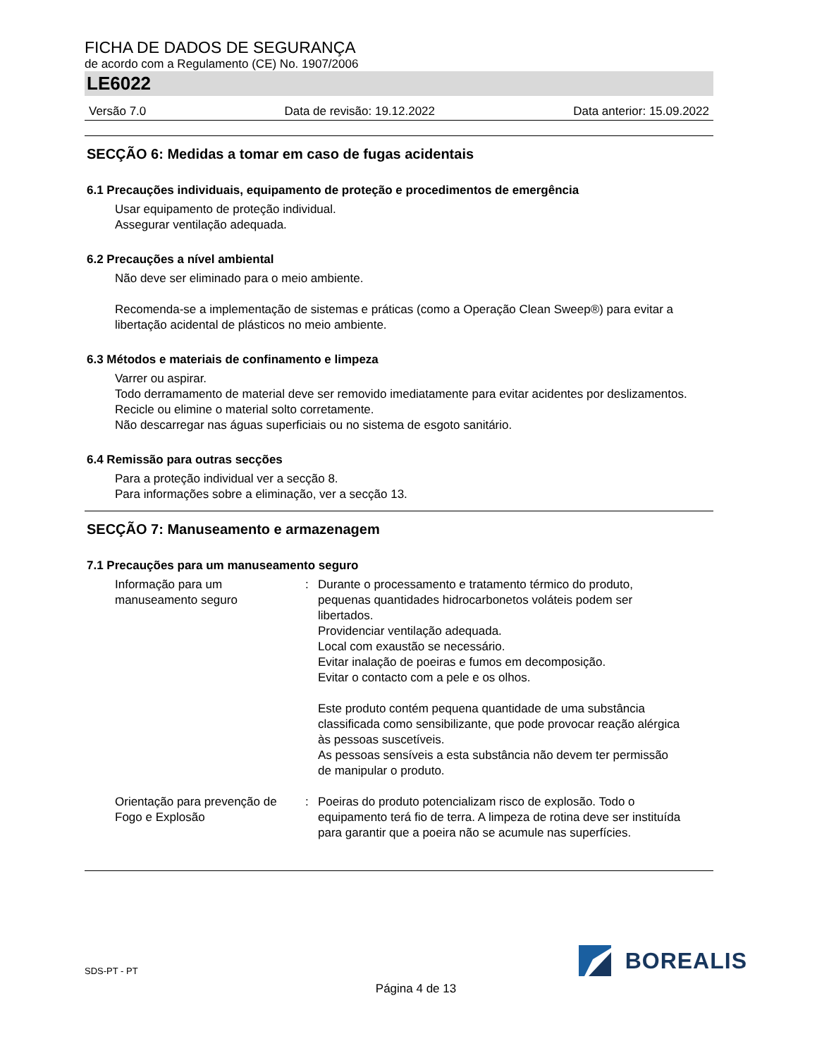FICHA DE DADOS DE SEGURANÇA
de acordo com a Regulamento (CE) No. 1907/2006
LE6022
Versão 7.0 Data de revisão: 19.12.2022 Data anterior: 15.09.2022
SECÇÃO 6: Medidas a tomar em caso de fugas acidentais
6.1 Precauções individuais, equipamento de proteção e procedimentos de emergência
Usar equipamento de proteção individual.
Assegurar ventilação adequada.
6.2 Precauções a nível ambiental
Não deve ser eliminado para o meio ambiente.
Recomenda-se a implementação de sistemas e práticas (como a Operação Clean Sweep®) para evitar a libertação acidental de plásticos no meio ambiente.
6.3 Métodos e materiais de confinamento e limpeza
Varrer ou aspirar.
Todo derramamento de material deve ser removido imediatamente para evitar acidentes por deslizamentos.
Recicle ou elimine o material solto corretamente.
Não descarregar nas águas superficiais ou no sistema de esgoto sanitário.
6.4 Remissão para outras secções
Para a proteção individual ver a secção 8.
Para informações sobre a eliminação, ver a secção 13.
SECÇÃO 7: Manuseamento e armazenagem
7.1 Precauções para um manuseamento seguro
Informação para um manuseamento seguro
: Durante o processamento e tratamento térmico do produto, pequenas quantidades hidrocarbonetos voláteis podem ser libertados.
Providenciar ventilação adequada.
Local com exaustão se necessário.
Evitar inalação de poeiras e fumos em decomposição.
Evitar o contacto com a pele e os olhos.
Este produto contém pequena quantidade de uma substância classificada como sensibilizante, que pode provocar reação alérgica às pessoas suscetíveis.
As pessoas sensíveis a esta substância não devem ter permissão de manipular o produto.
Orientação para prevenção de Fogo e Explosão
: Poeiras do produto potencializam risco de explosão. Todo o equipamento terá fio de terra. A limpeza de rotina deve ser instituída para garantir que a poeira não se acumule nas superfícies.
SDS-PT - PT BOREALIS
Página 4 de 13